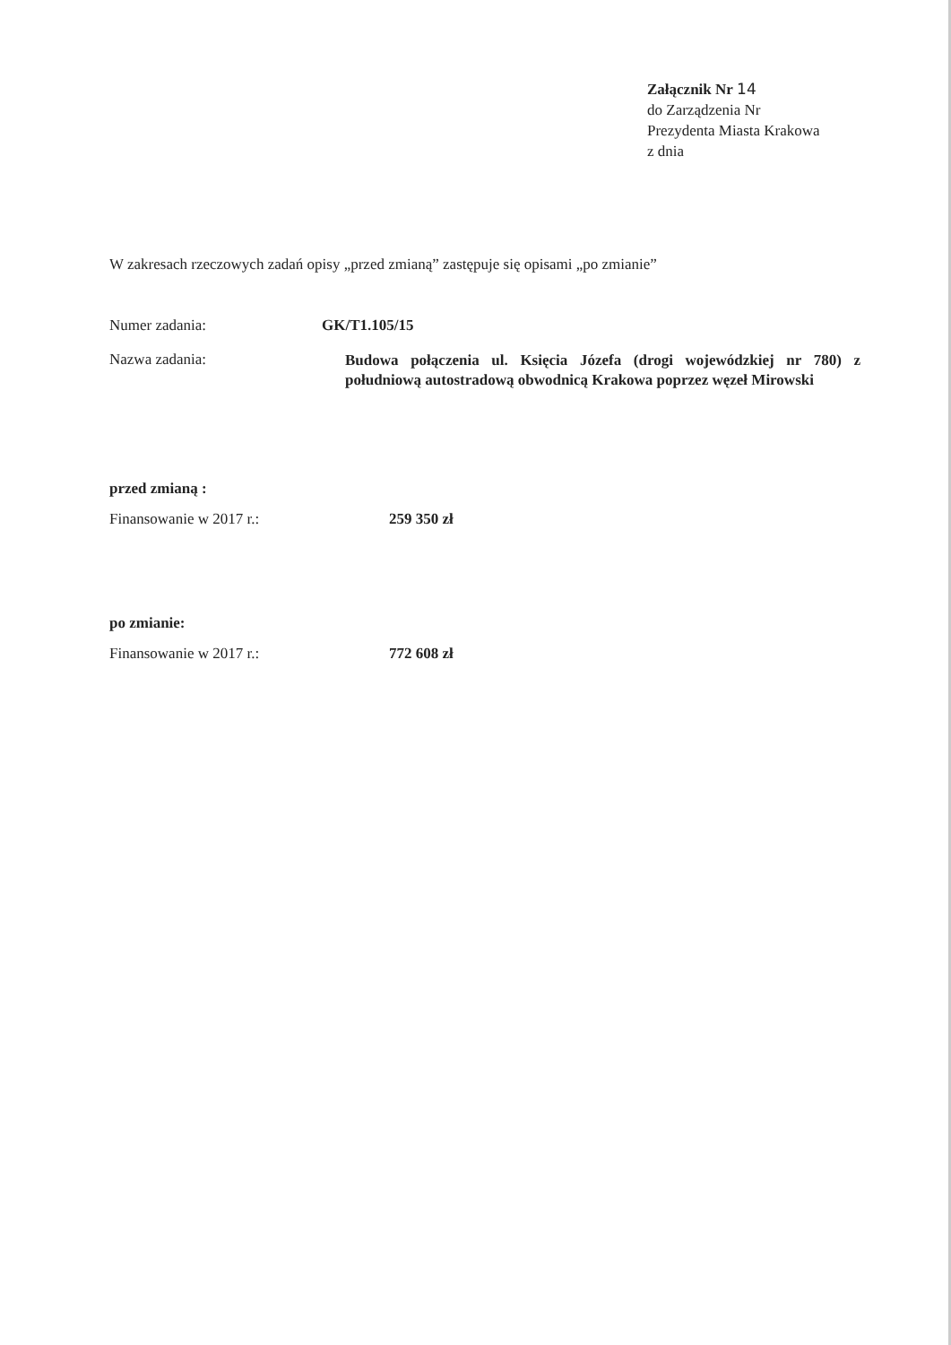Załącznik Nr 14
do Zarządzenia Nr
Prezydenta Miasta Krakowa
z dnia
W zakresach rzeczowych zadań opisy „przed zmianą” zastępuje się opisami „po zmianie”
Numer zadania: GK/T1.105/15
Nazwa zadania:
Budowa połączenia ul. Księcia Józefa (drogi wojewódzkiej nr 780) z południową autostradową obwodnicą Krakowa poprzez węzeł Mirowski
przed zmianą :
Finansowanie w 2017 r.: 259 350 zł
po zmianie:
Finansowanie w 2017 r.: 772 608 zł